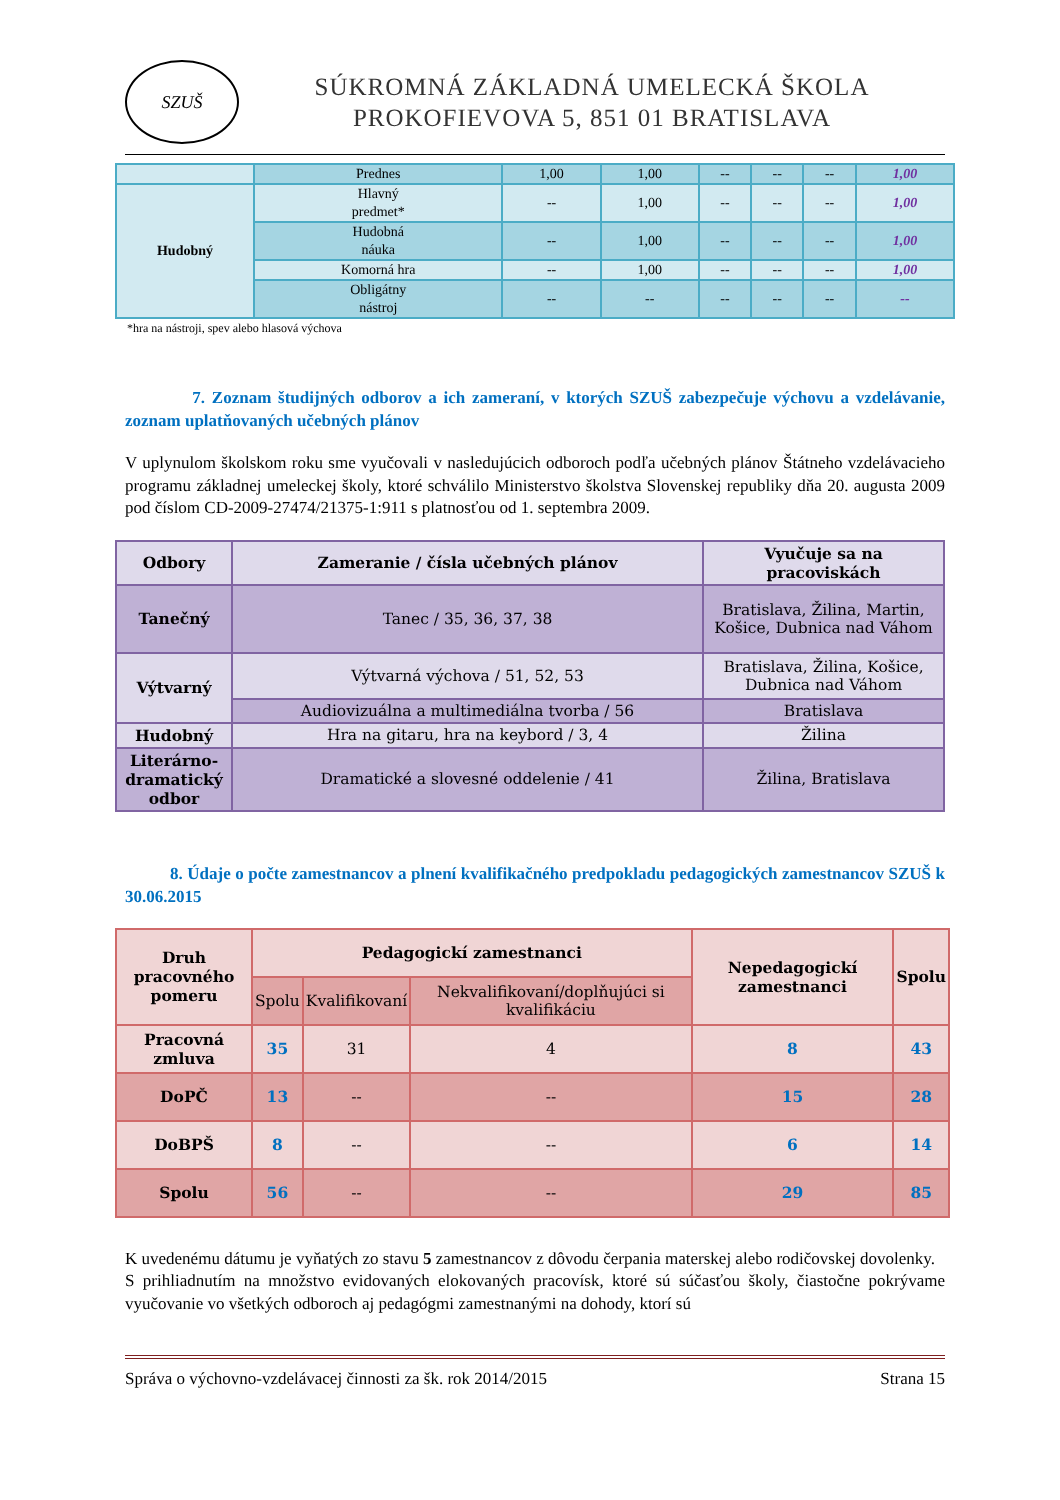SZUŠ
SÚKROMNÁ ZÁKLADNÁ UMELECKÁ ŠKOLA
PROKOFIEVOVA 5, 851 01 BRATISLAVA
| | Prednes | 1,00 | 1,00 | -- | -- | -- | 1,00 |
| Hudobný | Hlavný predmet* | -- | 1,00 | -- | -- | -- | 1,00 |
| | Hudobná náuka | -- | 1,00 | -- | -- | -- | 1,00 |
| | Komorná hra | -- | 1,00 | -- | -- | -- | 1,00 |
| | Obligátny nástroj | -- | -- | -- | -- | -- | -- |
*hra na nástroji, spev alebo hlasová výchova
7. Zoznam študijných odborov a ich zameraní, v ktorých SZUŠ zabezpečuje výchovu a vzdelávanie, zoznam uplatňovaných učebných plánov
V uplynulom školskom roku sme vyučovali v nasledujúcich odboroch podľa učebných plánov Štátneho vzdelávacieho programu základnej umeleckej školy, ktoré schválilo Ministerstvo školstva Slovenskej republiky dňa 20. augusta 2009 pod číslom CD-2009-27474/21375-1:911 s platnosťou od 1. septembra 2009.
| Odbory | Zameranie / čísla učebných plánov | Vyučuje sa na pracoviskách |
| --- | --- | --- |
| Tanečný | Tanec / 35, 36, 37, 38 | Bratislava, Žilina, Martin, Košice, Dubnica nad Váhom |
| Výtvarný | Výtvarná výchova / 51, 52, 53 | Bratislava, Žilina, Košice, Dubnica nad Váhom |
| | Audiovizuálna a multimediálna tvorba / 56 | Bratislava |
| Hudobný | Hra na gitaru, hra na keybord / 3, 4 | Žilina |
| Literárno-dramatický odbor | Dramatické a slovesné oddelenie / 41 | Žilina, Bratislava |
8. Údaje o počte zamestnancov a plnení kvalifikačného predpokladu pedagogických zamestnancov SZUŠ k 30.06.2015
| Druh pracovného pomeru | Pedagogickí zamestnanci | | | Nepedagogickí zamestnanci | Spolu |
| --- | --- | --- | --- | --- | --- |
| | Spolu | Kvalifikovaní | Nekvalifikovaní/doplňujúci si kvalifikáciu | | |
| Pracovná zmluva | 35 | 31 | 4 | 8 | 43 |
| DoPČ | 13 | -- | -- | 15 | 28 |
| DoBPŠ | 8 | -- | -- | 6 | 14 |
| Spolu | 56 | -- | -- | 29 | 85 |
K uvedenému dátumu je vyňatých zo stavu 5 zamestnancov z dôvodu čerpania materskej alebo rodičovskej dovolenky.
S prihliadnutím na množstvo evidovaných elokovaných pracovísk, ktoré sú súčasťou školy, čiastočne pokrývame vyučovanie vo všetkých odboroch aj pedagógmi zamestnanými na dohody, ktorí sú
Správa o výchovno-vzdelávacej činnosti za šk. rok 2014/2015 Strana 15